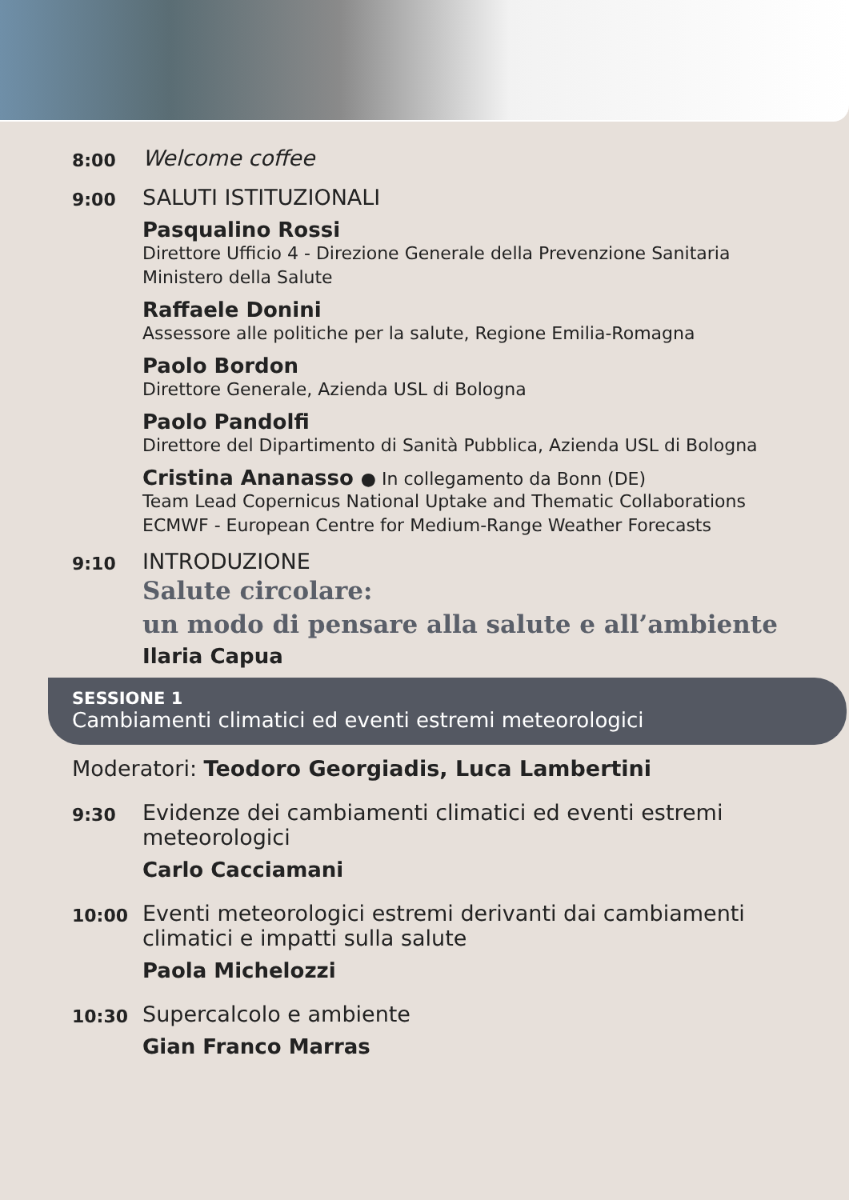8:00
Welcome coffee
9:00
SALUTI ISTITUZIONALI
Pasqualino Rossi
Direttore Ufficio 4 - Direzione Generale della Prevenzione Sanitaria
Ministero della Salute
Raffaele Donini
Assessore alle politiche per la salute, Regione Emilia-Romagna
Paolo Bordon
Direttore Generale, Azienda USL di Bologna
Paolo Pandolfi
Direttore del Dipartimento di Sanità Pubblica, Azienda USL di Bologna
Cristina Ananasso ● In collegamento da Bonn (DE)
Team Lead Copernicus National Uptake and Thematic Collaborations
ECMWF - European Centre for Medium-Range Weather Forecasts
9:10
INTRODUZIONE
Salute circolare:
un modo di pensare alla salute e all’ambiente
Ilaria Capua
SESSIONE 1
Cambiamenti climatici ed eventi estremi meteorologici
Moderatori: Teodoro Georgiadis, Luca Lambertini
9:30
Evidenze dei cambiamenti climatici ed eventi estremi meteorologici
Carlo Cacciamani
10:00
Eventi meteorologici estremi derivanti dai cambiamenti climatici e impatti sulla salute
Paola Michelozzi
10:30
Supercalcolo e ambiente
Gian Franco Marras